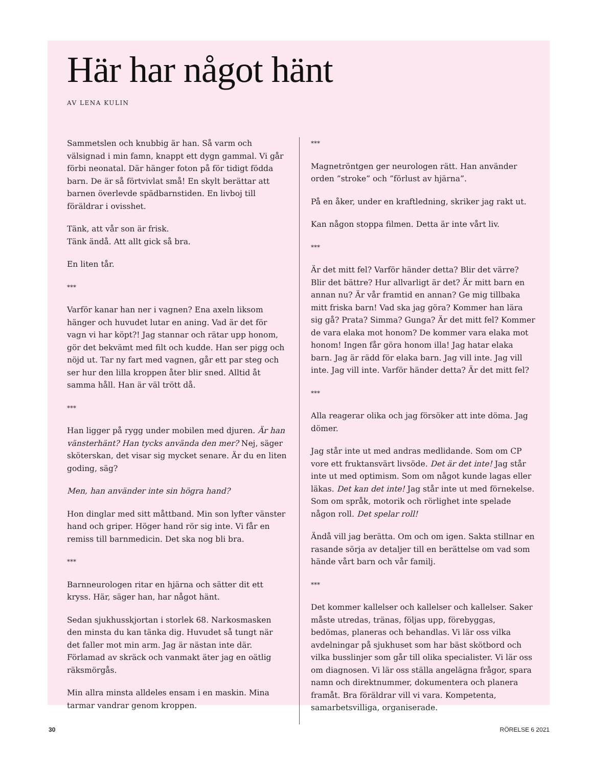Här har något hänt
AV LENA KULIN
Sammetslen och knubbig är han. Så varm och välsignad i min famn, knappt ett dygn gammal. Vi går förbi neonatal. Där hänger foton på för tidigt födda barn. De är så förtvivlat små! En skylt berättar att barnen överlevde spädbarnstiden. En livboj till föräldrar i ovisshet.
Tänk, att vår son är frisk.
Tänk ändå. Att allt gick så bra.
En liten tår.
***
Varför kanar han ner i vagnen? Ena axeln liksom hänger och huvudet lutar en aning. Vad är det för vagn vi har köpt?! Jag stannar och rätar upp honom, gör det bekvämt med filt och kudde. Han ser pigg och nöjd ut. Tar ny fart med vagnen, går ett par steg och ser hur den lilla kroppen åter blir sned. Alltid åt samma håll. Han är väl trött då.
***
Han ligger på rygg under mobilen med djuren. Är han vänsterhänt? Han tycks använda den mer? Nej, säger sköterskan, det visar sig mycket senare. Är du en liten goding, säg?
Men, han använder inte sin högra hand?
Hon dinglar med sitt måttband. Min son lyfter vänster hand och griper. Höger hand rör sig inte. Vi får en remiss till barnmedicin. Det ska nog bli bra.
***
Barnneurologen ritar en hjärna och sätter dit ett kryss. Här, säger han, har något hänt.
Sedan sjukhusskjortan i storlek 68. Narkosmasken den minsta du kan tänka dig. Huvudet så tungt när det faller mot min arm. Jag är nästan inte där. Förlamad av skräck och vanmakt äter jag en oätlig räksmörgås.
Min allra minsta alldeles ensam i en maskin. Mina tarmar vandrar genom kroppen.
***
Magnetröntgen ger neurologen rätt. Han använder orden ”stroke” och ”förlust av hjärna”.
På en åker, under en kraftledning, skriker jag rakt ut.
Kan någon stoppa filmen. Detta är inte vårt liv.
***
Är det mitt fel? Varför händer detta? Blir det värre? Blir det bättre? Hur allvarligt är det? Är mitt barn en annan nu? Är vår framtid en annan? Ge mig tillbaka mitt friska barn! Vad ska jag göra? Kommer han lära sig gå? Prata? Simma? Gunga? Är det mitt fel? Kommer de vara elaka mot honom? De kommer vara elaka mot honom! Ingen får göra honom illa! Jag hatar elaka barn. Jag är rädd för elaka barn. Jag vill inte. Jag vill inte. Jag vill inte. Varför händer detta? Är det mitt fel?
***
Alla reagerar olika och jag försöker att inte döma. Jag dömer.
Jag står inte ut med andras medlidande. Som om CP vore ett fruktansvärt livsöde. Det är det inte! Jag står inte ut med optimism. Som om något kunde lagas eller läkas. Det kan det inte! Jag står inte ut med förnekelse. Som om språk, motorik och rörlighet inte spelade någon roll. Det spelar roll!
Ändå vill jag berätta. Om och om igen. Sakta stillnar en rasande sörja av detaljer till en berättelse om vad som hände vårt barn och vår familj.
***
Det kommer kallelser och kallelser och kallelser. Saker måste utredas, tränas, följas upp, förebyggas, bedömas, planeras och behandlas. Vi lär oss vilka avdelningar på sjukhuset som har bäst skötbord och vilka busslinjer som går till olika specialister. Vi lär oss om diagnosen. Vi lär oss ställa angelägna frågor, spara namn och direktnummer, dokumentera och planera framåt. Bra föräldrar vill vi vara. Kompetenta, samarbetsvilliga, organiserade.
30 RÖRELSE 6 2021